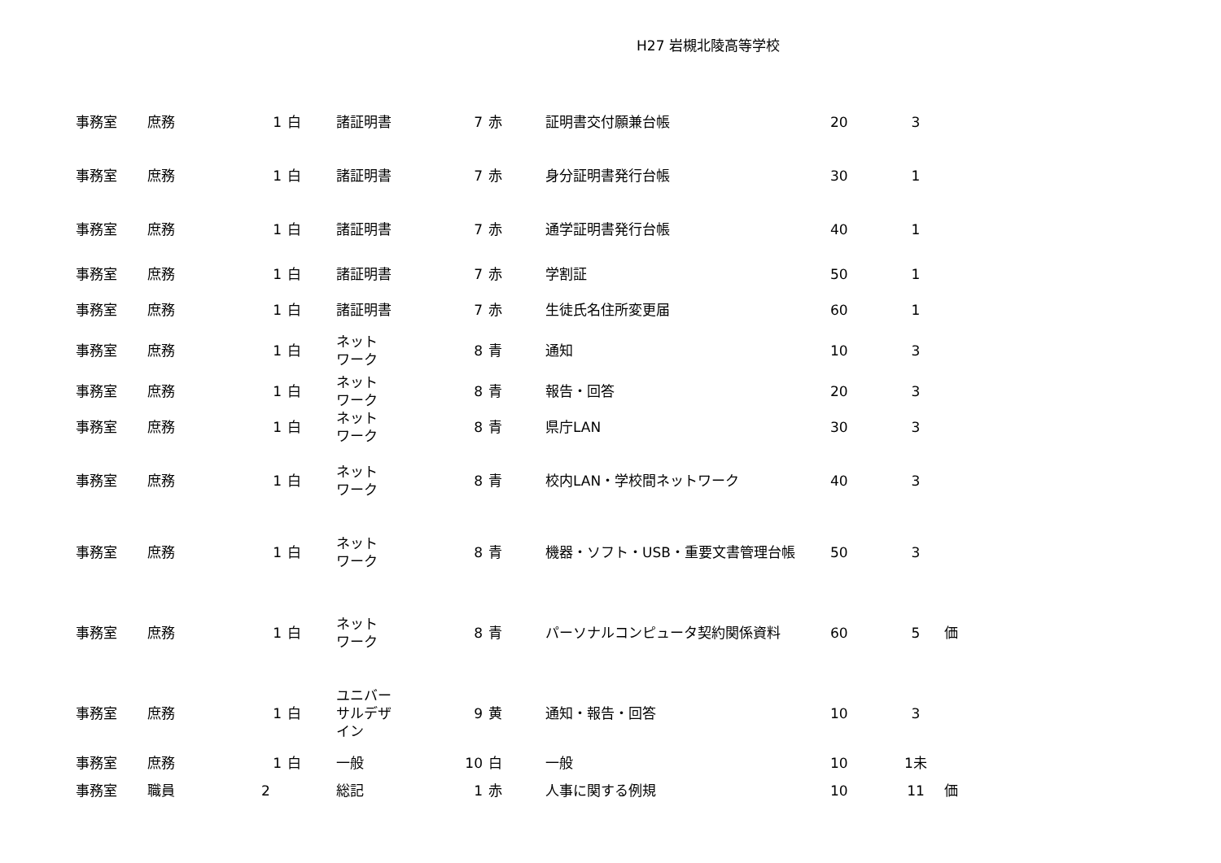H27 岩槻北陵高等学校
| 事務室 | 庶務 | 1 | 白 | 諸証明書 | 7 | 赤 | 証明書交付願兼台帳 | 20 | 3 | |
| 事務室 | 庶務 | 1 | 白 | 諸証明書 | 7 | 赤 | 身分証明書発行台帳 | 30 | 1 | |
| 事務室 | 庶務 | 1 | 白 | 諸証明書 | 7 | 赤 | 通学証明書発行台帳 | 40 | 1 | |
| 事務室 | 庶務 | 1 | 白 | 諸証明書 | 7 | 赤 | 学割証 | 50 | 1 | |
| 事務室 | 庶務 | 1 | 白 | 諸証明書 | 7 | 赤 | 生徒氏名住所変更届 | 60 | 1 | |
| 事務室 | 庶務 | 1 | 白 | ネット ワーク | 8 | 青 | 通知 | 10 | 3 | |
| 事務室 | 庶務 | 1 | 白 | ネット ワーク | 8 | 青 | 報告・回答 | 20 | 3 | |
| 事務室 | 庶務 | 1 | 白 | ネット ワーク | 8 | 青 | 県庁LAN | 30 | 3 | |
| 事務室 | 庶務 | 1 | 白 | ネット ワーク | 8 | 青 | 校内LAN・学校間ネットワーク | 40 | 3 | |
| 事務室 | 庶務 | 1 | 白 | ネット ワーク | 8 | 青 | 機器・ソフト・USB・重要文書管理台帳 | 50 | 3 | |
| 事務室 | 庶務 | 1 | 白 | ネット ワーク | 8 | 青 | パーソナルコンピュータ契約関係資料 | 60 | 5 | 価 |
| 事務室 | 庶務 | 1 | 白 | ユニバー サルデザ イン | 9 | 黄 | 通知・報告・回答 | 10 | 3 | |
| 事務室 | 庶務 | 1 | 白 | 一般 | 10 | 白 | 一般 | 10 | 1未 | |
| 事務室 | 職員 | 2 | | 総記 | 1 | 赤 | 人事に関する例規 | 10 | 11 | 価 |